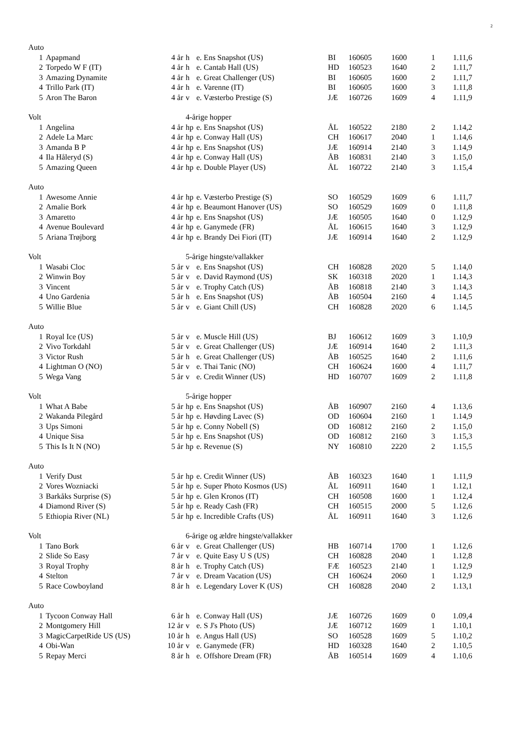2
| Auto | | | | | | | | | |
| 1 | Apapmand | 4 år | h | e. Ens Snapshot (US) | BI | 160605 | 1600 | 1 | 1.11,6 |
| 2 | Torpedo W F (IT) | 4 år | h | e. Cantab Hall (US) | HD | 160523 | 1640 | 2 | 1.11,7 |
| 3 | Amazing Dynamite | 4 år | h | e. Great Challenger (US) | BI | 160605 | 1600 | 2 | 1.11,7 |
| 4 | Trillo Park (IT) | 4 år | h | e. Varenne (IT) | BI | 160605 | 1600 | 3 | 1.11,8 |
| 5 | Aron The Baron | 4 år | v | e. Væsterbo Prestige (S) | JÆ | 160726 | 1609 | 4 | 1.11,9 |
| Volt | | | 4-årige hopper | | | | | | |
| 1 | Angelina | 4 år | hp | e. Ens Snapshot (US) | ÅL | 160522 | 2180 | 2 | 1.14,2 |
| 2 | Adele La Marc | 4 år | hp | e. Conway Hall (US) | CH | 160617 | 2040 | 1 | 1.14,6 |
| 3 | Amanda B P | 4 år | hp | e. Ens Snapshot (US) | JÆ | 160914 | 2140 | 3 | 1.14,9 |
| 4 | Ila Håleryd (S) | 4 år | hp | e. Conway Hall (US) | ÅB | 160831 | 2140 | 3 | 1.15,0 |
| 5 | Amazing Queen | 4 år | hp | e. Double Player (US) | ÅL | 160722 | 2140 | 3 | 1.15,4 |
| Auto | | | | | | | | | |
| 1 | Awesome Annie | 4 år | hp | e. Væsterbo Prestige (S) | SO | 160529 | 1609 | 6 | 1.11,7 |
| 2 | Amalie Bork | 4 år | hp | e. Beaumont Hanover (US) | SO | 160529 | 1609 | 0 | 1.11,8 |
| 3 | Amaretto | 4 år | hp | e. Ens Snapshot (US) | JÆ | 160505 | 1640 | 0 | 1.12,9 |
| 4 | Avenue Boulevard | 4 år | hp | e. Ganymede (FR) | ÅL | 160615 | 1640 | 3 | 1.12,9 |
| 5 | Ariana Trøjborg | 4 år | hp | e. Brandy Dei Fiori (IT) | JÆ | 160914 | 1640 | 2 | 1.12,9 |
| Volt | | | 5-årige hingste/vallakker | | | | | | |
| 1 | Wasabi Cloc | 5 år | v | e. Ens Snapshot (US) | CH | 160828 | 2020 | 5 | 1.14,0 |
| 2 | Winwin Boy | 5 år | v | e. David Raymond (US) | SK | 160318 | 2020 | 1 | 1.14,3 |
| 3 | Vincent | 5 år | v | e. Trophy Catch (US) | ÅB | 160818 | 2140 | 3 | 1.14,3 |
| 4 | Uno Gardenia | 5 år | h | e. Ens Snapshot (US) | ÅB | 160504 | 2160 | 4 | 1.14,5 |
| 5 | Willie Blue | 5 år | v | e. Giant Chill (US) | CH | 160828 | 2020 | 6 | 1.14,5 |
| Auto | | | | | | | | | |
| 1 | Royal Ice (US) | 5 år | v | e. Muscle Hill (US) | BJ | 160612 | 1609 | 3 | 1.10,9 |
| 2 | Vivo Torkdahl | 5 år | v | e. Great Challenger (US) | JÆ | 160914 | 1640 | 2 | 1.11,3 |
| 3 | Victor Rush | 5 år | h | e. Great Challenger (US) | ÅB | 160525 | 1640 | 2 | 1.11,6 |
| 4 | Lightman O (NO) | 5 år | v | e. Thai Tanic (NO) | CH | 160624 | 1600 | 4 | 1.11,7 |
| 5 | Wega Vang | 5 år | v | e. Credit Winner (US) | HD | 160707 | 1609 | 2 | 1.11,8 |
| Volt | | | 5-årige hopper | | | | | | |
| 1 | What A Babe | 5 år | hp | e. Ens Snapshot (US) | ÅB | 160907 | 2160 | 4 | 1.13,6 |
| 2 | Wakanda Pilegård | 5 år | hp | e. Høvding Lavec (S) | OD | 160604 | 2160 | 1 | 1.14,9 |
| 3 | Ups Simoni | 5 år | hp | e. Conny Nobell (S) | OD | 160812 | 2160 | 2 | 1.15,0 |
| 4 | Unique Sisa | 5 år | hp | e. Ens Snapshot (US) | OD | 160812 | 2160 | 3 | 1.15,3 |
| 5 | This Is It N (NO) | 5 år | hp | e. Revenue (S) | NY | 160810 | 2220 | 2 | 1.15,5 |
| Auto | | | | | | | | | |
| 1 | Verify Dust | 5 år | hp | e. Credit Winner (US) | ÅB | 160323 | 1640 | 1 | 1.11,9 |
| 2 | Vores Wozniacki | 5 år | hp | e. Super Photo Kosmos (US) | ÅL | 160911 | 1640 | 1 | 1.12,1 |
| 3 | Barkåks Surprise (S) | 5 år | hp | e. Glen Kronos (IT) | CH | 160508 | 1600 | 1 | 1.12,4 |
| 4 | Diamond River (S) | 5 år | hp | e. Ready Cash (FR) | CH | 160515 | 2000 | 5 | 1.12,6 |
| 5 | Ethiopia River (NL) | 5 år | hp | e. Incredible Crafts (US) | ÅL | 160911 | 1640 | 3 | 1.12,6 |
| Volt | | | 6-årige og ældre hingste/vallakker | | | | | | |
| 1 | Tano Bork | 6 år | v | e. Great Challenger (US) | HB | 160714 | 1700 | 1 | 1.12,6 |
| 2 | Slide So Easy | 7 år | v | e. Quite Easy U S (US) | CH | 160828 | 2040 | 1 | 1.12,8 |
| 3 | Royal Trophy | 8 år | h | e. Trophy Catch (US) | FÆ | 160523 | 2140 | 1 | 1.12,9 |
| 4 | Stelton | 7 år | v | e. Dream Vacation (US) | CH | 160624 | 2060 | 1 | 1.12,9 |
| 5 | Race Cowboyland | 8 år | h | e. Legendary Lover K (US) | CH | 160828 | 2040 | 2 | 1.13,1 |
| Auto | | | | | | | | | |
| 1 | Tycoon Conway Hall | 6 år | h | e. Conway Hall (US) | JÆ | 160726 | 1609 | 0 | 1.09,4 |
| 2 | Montgomery Hill | 12 år | v | e. S J's Photo (US) | JÆ | 160712 | 1609 | 1 | 1.10,1 |
| 3 | MagicCarpetRide US (US) | 10 år | h | e. Angus Hall (US) | SO | 160528 | 1609 | 5 | 1.10,2 |
| 4 | Obi-Wan | 10 år | v | e. Ganymede (FR) | HD | 160328 | 1640 | 2 | 1.10,5 |
| 5 | Repay Merci | 8 år | h | e. Offshore Dream (FR) | ÅB | 160514 | 1609 | 4 | 1.10,6 |